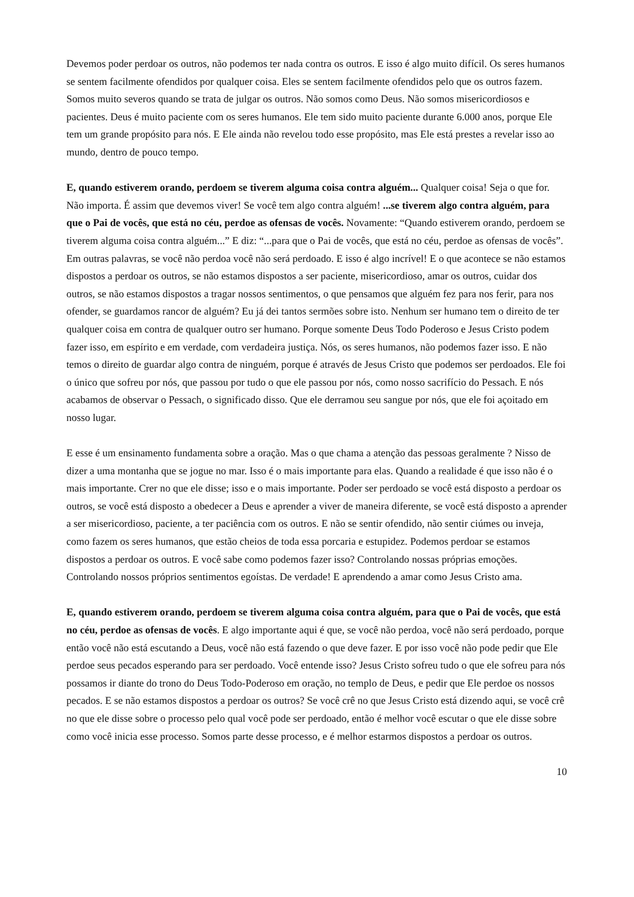Devemos poder perdoar os outros, não podemos ter nada contra os outros. E isso é algo muito difícil. Os seres humanos se sentem facilmente ofendidos por qualquer coisa. Eles se sentem facilmente ofendidos pelo que os outros fazem. Somos muito severos quando se trata de julgar os outros. Não somos como Deus. Não somos misericordiosos e pacientes. Deus é muito paciente com os seres humanos. Ele tem sido muito paciente durante 6.000 anos, porque Ele tem um grande propósito para nós. E Ele ainda não revelou todo esse propósito, mas Ele está prestes a revelar isso ao mundo, dentro de pouco tempo.
E, quando estiverem orando, perdoem se tiverem alguma coisa contra alguém... Qualquer coisa! Seja o que for. Não importa. É assim que devemos viver! Se você tem algo contra alguém! ...se tiverem algo contra alguém, para que o Pai de vocês, que está no céu, perdoe as ofensas de vocês. Novamente: “Quando estiverem orando, perdoem se tiverem alguma coisa contra alguém...” E diz: “...para que o Pai de vocês, que está no céu, perdoe as ofensas de vocês”. Em outras palavras, se você não perdoa você não será perdoado. E isso é algo incrível! E o que acontece se não estamos dispostos a perdoar os outros, se não estamos dispostos a ser paciente, misericordioso, amar os outros, cuidar dos outros, se não estamos dispostos a tragar nossos sentimentos, o que pensamos que alguém fez para nos ferir, para nos ofender, se guardamos rancor de alguém? Eu já dei tantos sermões sobre isto. Nenhum ser humano tem o direito de ter qualquer coisa em contra de qualquer outro ser humano. Porque somente Deus Todo Poderoso e Jesus Cristo podem fazer isso, em espírito e em verdade, com verdadeira justiça. Nós, os seres humanos, não podemos fazer isso. E não temos o direito de guardar algo contra de ninguém, porque é através de Jesus Cristo que podemos ser perdoados. Ele foi o único que sofreu por nós, que passou por tudo o que ele passou por nós, como nosso sacrifício do Pessach. E nós acabamos de observar o Pessach, o significado disso. Que ele derramou seu sangue por nós, que ele foi açoitado em nosso lugar.
E esse é um ensinamento fundamenta sobre a oração. Mas o que chama a atenção das pessoas geralmente ? Nisso de dizer a uma montanha que se jogue no mar. Isso é o mais importante para elas. Quando a realidade é que isso não é o mais importante. Crer no que ele disse; isso e o mais importante. Poder ser perdoado se você está disposto a perdoar os outros, se você está disposto a obedecer a Deus e aprender a viver de maneira diferente, se você está disposto a aprender a ser misericordioso, paciente, a ter paciência com os outros. E não se sentir ofendido, não sentir ciúmes ou inveja, como fazem os seres humanos, que estão cheios de toda essa porcaria e estupidez. Podemos perdoar se estamos dispostos a perdoar os outros. E você sabe como podemos fazer isso? Controlando nossas próprias emoções. Controlando nossos próprios sentimentos egoístas. De verdade! E aprendendo a amar como Jesus Cristo ama.
E, quando estiverem orando, perdoem se tiverem alguma coisa contra alguém, para que o Pai de vocês, que está no céu, perdoe as ofensas de vocês. E algo importante aqui é que, se você não perdoa, você não será perdoado, porque então você não está escutando a Deus, você não está fazendo o que deve fazer. E por isso você não pode pedir que Ele perdoe seus pecados esperando para ser perdoado. Você entende isso? Jesus Cristo sofreu tudo o que ele sofreu para nós possamos ir diante do trono do Deus Todo-Poderoso em oração, no templo de Deus, e pedir que Ele perdoe os nossos pecados. E se não estamos dispostos a perdoar os outros? Se você crê no que Jesus Cristo está dizendo aqui, se você crê no que ele disse sobre o processo pelo qual você pode ser perdoado, então é melhor você escutar o que ele disse sobre como você inicia esse processo. Somos parte desse processo, e é melhor estarmos dispostos a perdoar os outros.
10